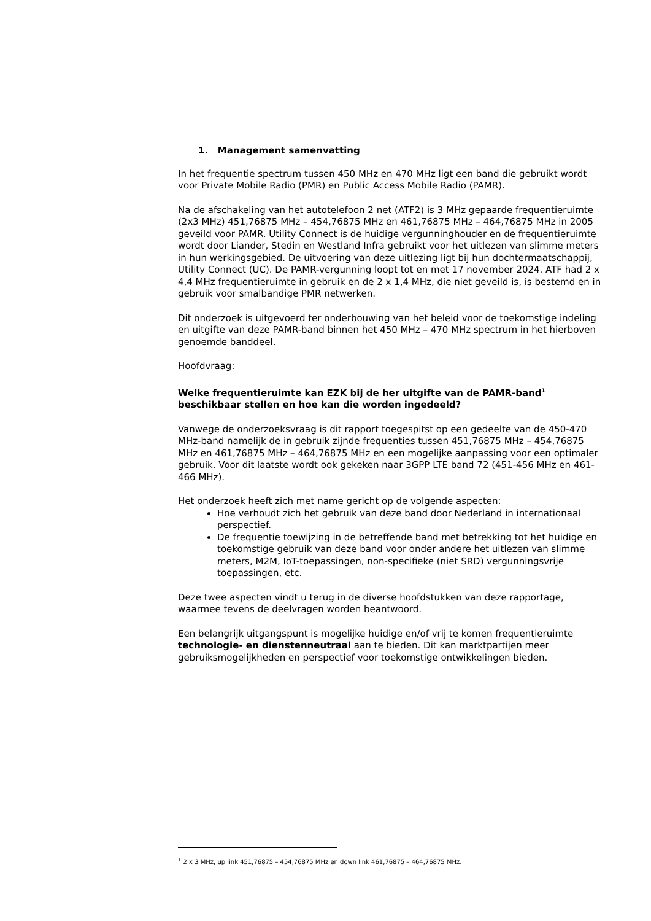1. Management samenvatting
In het frequentie spectrum tussen 450 MHz en 470 MHz ligt een band die gebruikt wordt voor Private Mobile Radio (PMR) en Public Access Mobile Radio (PAMR).
Na de afschakeling van het autotelefoon 2 net (ATF2) is 3 MHz gepaarde frequentieruimte (2x3 MHz) 451,76875 MHz – 454,76875 MHz en 461,76875 MHz – 464,76875 MHz in 2005 geveild voor PAMR. Utility Connect is de huidige vergunninghouder en de frequentieruimte wordt door Liander, Stedin en Westland Infra gebruikt voor het uitlezen van slimme meters in hun werkingsgebied. De uitvoering van deze uitlezing ligt bij hun dochtermaatschappij, Utility Connect (UC). De PAMR-vergunning loopt tot en met 17 november 2024. ATF had 2 x 4,4 MHz frequentieruimte in gebruik en de 2 x 1,4 MHz, die niet geveild is, is bestemd en in gebruik voor smalbandige PMR netwerken.
Dit onderzoek is uitgevoerd ter onderbouwing van het beleid voor de toekomstige indeling en uitgifte van deze PAMR-band binnen het 450 MHz – 470 MHz spectrum in het hierboven genoemde banddeel.
Hoofdvraag:
Welke frequentieruimte kan EZK bij de her uitgifte van de PAMR-band<sup>1</sup> beschikbaar stellen en hoe kan die worden ingedeeld?
Vanwege de onderzoeksvraag is dit rapport toegespitst op een gedeelte van de 450-470 MHz-band namelijk de in gebruik zijnde frequenties tussen 451,76875 MHz – 454,76875 MHz en 461,76875 MHz – 464,76875 MHz en een mogelijke aanpassing voor een optimaler gebruik. Voor dit laatste wordt ook gekeken naar 3GPP LTE band 72 (451-456 MHz en 461-466 MHz).
Het onderzoek heeft zich met name gericht op de volgende aspecten:
Hoe verhoudt zich het gebruik van deze band door Nederland in internationaal perspectief.
De frequentie toewijzing in de betreffende band met betrekking tot het huidige en toekomstige gebruik van deze band voor onder andere het uitlezen van slimme meters, M2M, IoT-toepassingen, non-specifieke (niet SRD) vergunningsvrije toepassingen, etc.
Deze twee aspecten vindt u terug in de diverse hoofdstukken van deze rapportage, waarmee tevens de deelvragen worden beantwoord.
Een belangrijk uitgangspunt is mogelijke huidige en/of vrij te komen frequentieruimte technologie- en dienstenneutraal aan te bieden. Dit kan marktpartijen meer gebruiksmogelijkheden en perspectief voor toekomstige ontwikkelingen bieden.
<sup>1</sup> 2 x 3 MHz, up link 451,76875 – 454,76875 MHz en down link 461,76875 – 464,76875 MHz.